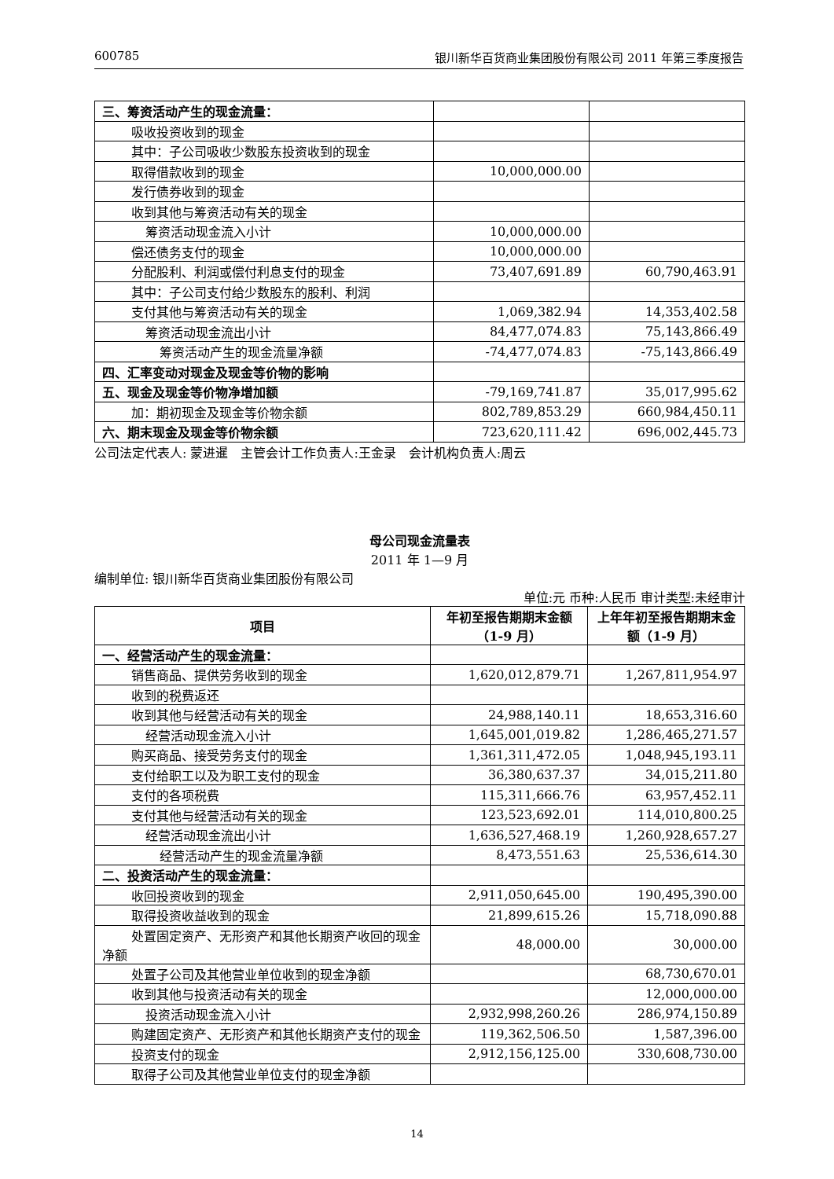600785 银川新华百货商业集团股份有限公司 2011 年第三季度报告
| 三、筹资活动产生的现金流量： | | |
| 吸收投资收到的现金 | | |
| 其中：子公司吸收少数股东投资收到的现金 | | |
| 取得借款收到的现金 | 10,000,000.00 | |
| 发行债券收到的现金 | | |
| 收到其他与筹资活动有关的现金 | | |
| 筹资活动现金流入小计 | 10,000,000.00 | |
| 偿还债务支付的现金 | 10,000,000.00 | |
| 分配股利、利润或偿付利息支付的现金 | 73,407,691.89 | 60,790,463.91 |
| 其中：子公司支付给少数股东的股利、利润 | | |
| 支付其他与筹资活动有关的现金 | 1,069,382.94 | 14,353,402.58 |
| 筹资活动现金流出小计 | 84,477,074.83 | 75,143,866.49 |
| 筹资活动产生的现金流量净额 | -74,477,074.83 | -75,143,866.49 |
| 四、汇率变动对现金及现金等价物的影响 | | |
| 五、现金及现金等价物净增加额 | -79,169,741.87 | 35,017,995.62 |
| 加：期初现金及现金等价物余额 | 802,789,853.29 | 660,984,450.11 |
| 六、期末现金及现金等价物余额 | 723,620,111.42 | 696,002,445.73 |
公司法定代表人: 蒙进暹　主管会计工作负责人:王金录　会计机构负责人:周云
母公司现金流量表
2011 年 1—9 月
编制单位: 银川新华百货商业集团股份有限公司
单位:元 币种:人民币 审计类型:未经审计
| 项目 | 年初至报告期期末金额（1-9 月） | 上年年初至报告期期末金额（1-9 月） |
| --- | --- | --- |
| 一、经营活动产生的现金流量： | | |
| 销售商品、提供劳务收到的现金 | 1,620,012,879.71 | 1,267,811,954.97 |
| 收到的税费返还 | | |
| 收到其他与经营活动有关的现金 | 24,988,140.11 | 18,653,316.60 |
| 经营活动现金流入小计 | 1,645,001,019.82 | 1,286,465,271.57 |
| 购买商品、接受劳务支付的现金 | 1,361,311,472.05 | 1,048,945,193.11 |
| 支付给职工以及为职工支付的现金 | 36,380,637.37 | 34,015,211.80 |
| 支付的各项税费 | 115,311,666.76 | 63,957,452.11 |
| 支付其他与经营活动有关的现金 | 123,523,692.01 | 114,010,800.25 |
| 经营活动现金流出小计 | 1,636,527,468.19 | 1,260,928,657.27 |
| 经营活动产生的现金流量净额 | 8,473,551.63 | 25,536,614.30 |
| 二、投资活动产生的现金流量： | | |
| 收回投资收到的现金 | 2,911,050,645.00 | 190,495,390.00 |
| 取得投资收益收到的现金 | 21,899,615.26 | 15,718,090.88 |
| 处置固定资产、无形资产和其他长期资产收回的现金净额 | 48,000.00 | 30,000.00 |
| 处置子公司及其他营业单位收到的现金净额 | | 68,730,670.01 |
| 收到其他与投资活动有关的现金 | | 12,000,000.00 |
| 投资活动现金流入小计 | 2,932,998,260.26 | 286,974,150.89 |
| 购建固定资产、无形资产和其他长期资产支付的现金 | 119,362,506.50 | 1,587,396.00 |
| 投资支付的现金 | 2,912,156,125.00 | 330,608,730.00 |
| 取得子公司及其他营业单位支付的现金净额 | | |
14